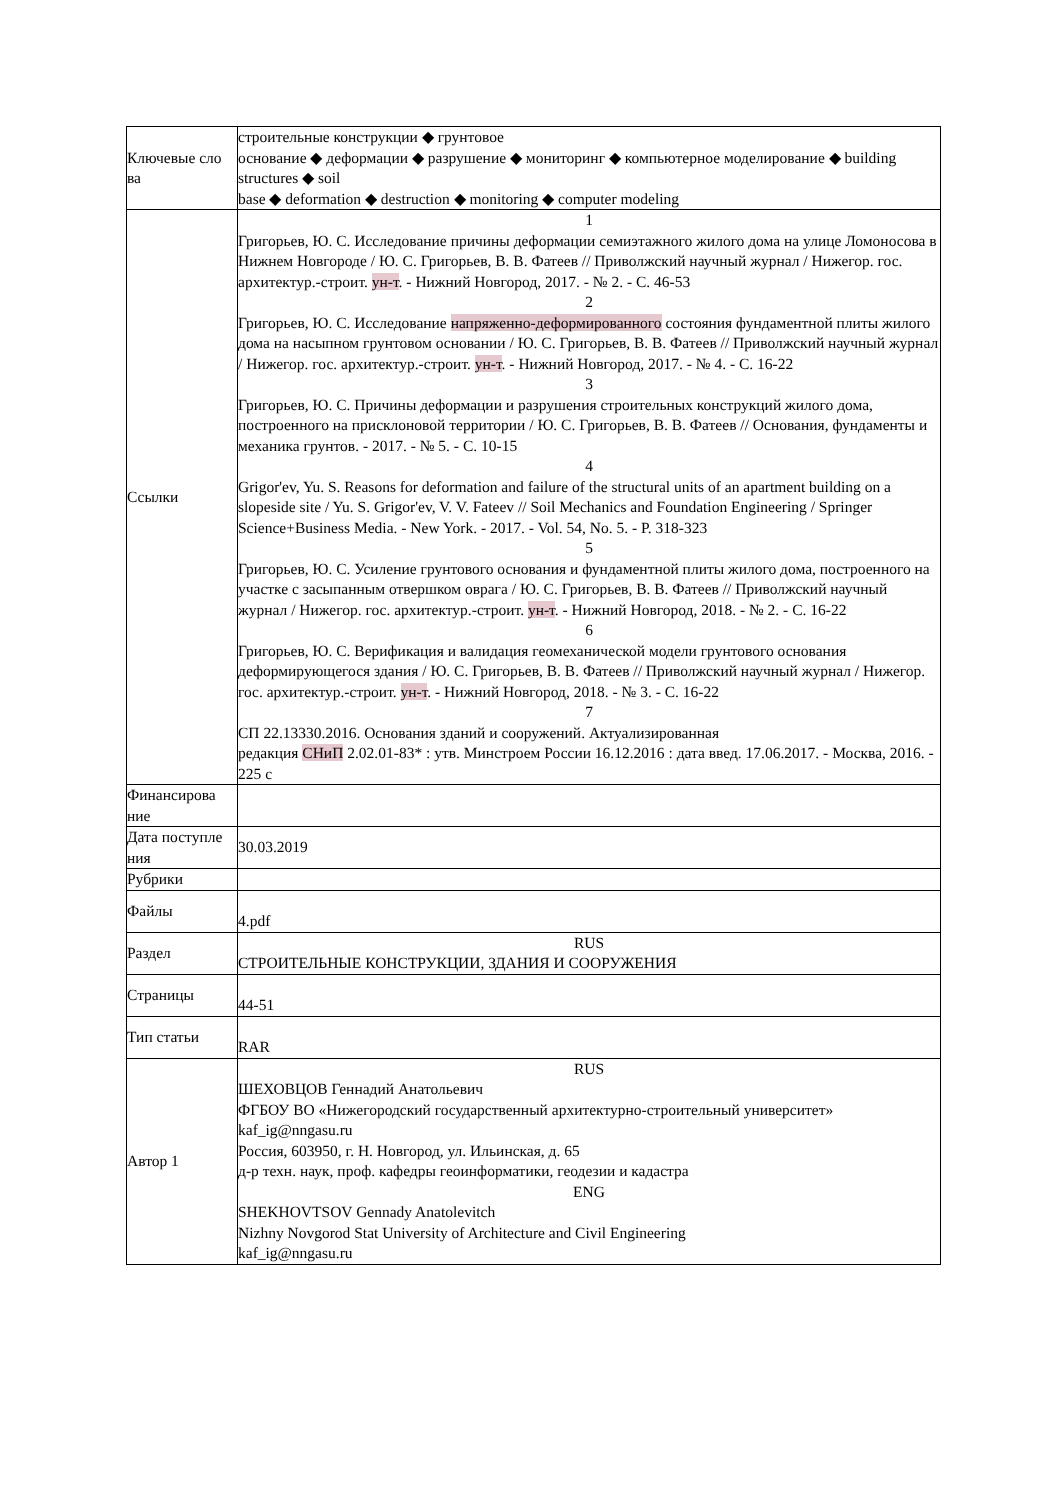| Ключевые сло ва | строительные конструкции ◆ грунтовое основание ◆ деформации ◆ разрушение ◆ мониторинг ◆ компьютерное моделирование ◆ building structures ◆ soil base ◆ deformation ◆ destruction ◆ monitoring ◆ computer modeling |
| Ссылки | 1 Григорьев, Ю. С. Исследование причины деформации семиэтажного жилого дома на улице Ломоносова в Нижнем Новгороде / Ю. С. Григорьев, В. В. Фатеев // Приволжский научный журнал / Нижегор. гос. архитектур.-строит. ун-т . - Нижний Новгород, 2017. - № 2. - С. 46-53 2 Григорьев, Ю. С. Исследование напряженно-деформированного состояния фундаментной плиты жилого дома на насыпном грунтовом основании / Ю. С. Григорьев, В. В. Фатеев // Приволжский научный журнал / Нижегор. гос. архитектур.-строит. ун-т . - Нижний Новгород, 2017. - № 4. - С. 16-22 3 Григорьев, Ю. С. Причины деформации и разрушения строительных конструкций жилого дома, построенного на присклоновой территории / Ю. С. Григорьев, В. В. Фатеев // Основания, фундаменты и механика грунтов. - 2017. - № 5. - С. 10-15 4 Grigor'ev, Yu. S. Reasons for deformation and failure of the structural units of an apartment building on a slopeside site / Yu. S. Grigor'ev, V. V. Fateev // Soil Mechanics and Foundation Engineering / Springer Science+Business Media. - New York. - 2017. - Vol. 54, No. 5. - P. 318-323 5 Григорьев, Ю. С. Усиление грунтового основания и фундаментной плиты жилого дома, построенного на участке с засыпанным отвершком оврага / Ю. С. Григорьев, В. В. Фатеев // Приволжский научный журнал / Нижегор. гос. архитектур.-строит. ун-т . - Нижний Новгород, 2018. - № 2. - С. 16-22 6 Григорьев, Ю. С. Верификация и валидация геомеханической модели грунтового основания деформирующегося здания / Ю. С. Григорьев, В. В. Фатеев // Приволжский научный журнал / Нижегор. гос. архитектур.-строит. ун-т . - Нижний Новгород, 2018. - № 3. - С. 16-22 7 СП 22.13330.2016. Основания зданий и сооружений. Актуализированная редакция СНиП 2.02.01-83* : утв. Минстроем России 16.12.2016 : дата введ. 17.06.2017. - Москва, 2016. - 225 с |
| Финансирова ние | |
| Дата поступле ния | 30.03.2019 |
| Рубрики | |
| Файлы | 4.pdf |
| Раздел | RUS СТРОИТЕЛЬНЫЕ КОНСТРУКЦИИ, ЗДАНИЯ И СООРУЖЕНИЯ |
| Страницы | 44-51 |
| Тип статьи | RAR |
| Автор 1 | RUS ШЕХОВЦОВ Геннадий Анатольевич ФГБОУ ВО «Нижегородский государственный архитектурно-строительный университет» kaf_ig@nngasu.ru Россия, 603950, г. Н. Новгород, ул. Ильинская, д. 65 д-р техн. наук, проф. кафедры геоинформатики, геодезии и кадастра ENG SHEKHOVTSOV Gennady Anatolevitch Nizhny Novgorod Stat University of Architecture and Civil Engineering kaf_ig@nngasu.ru |